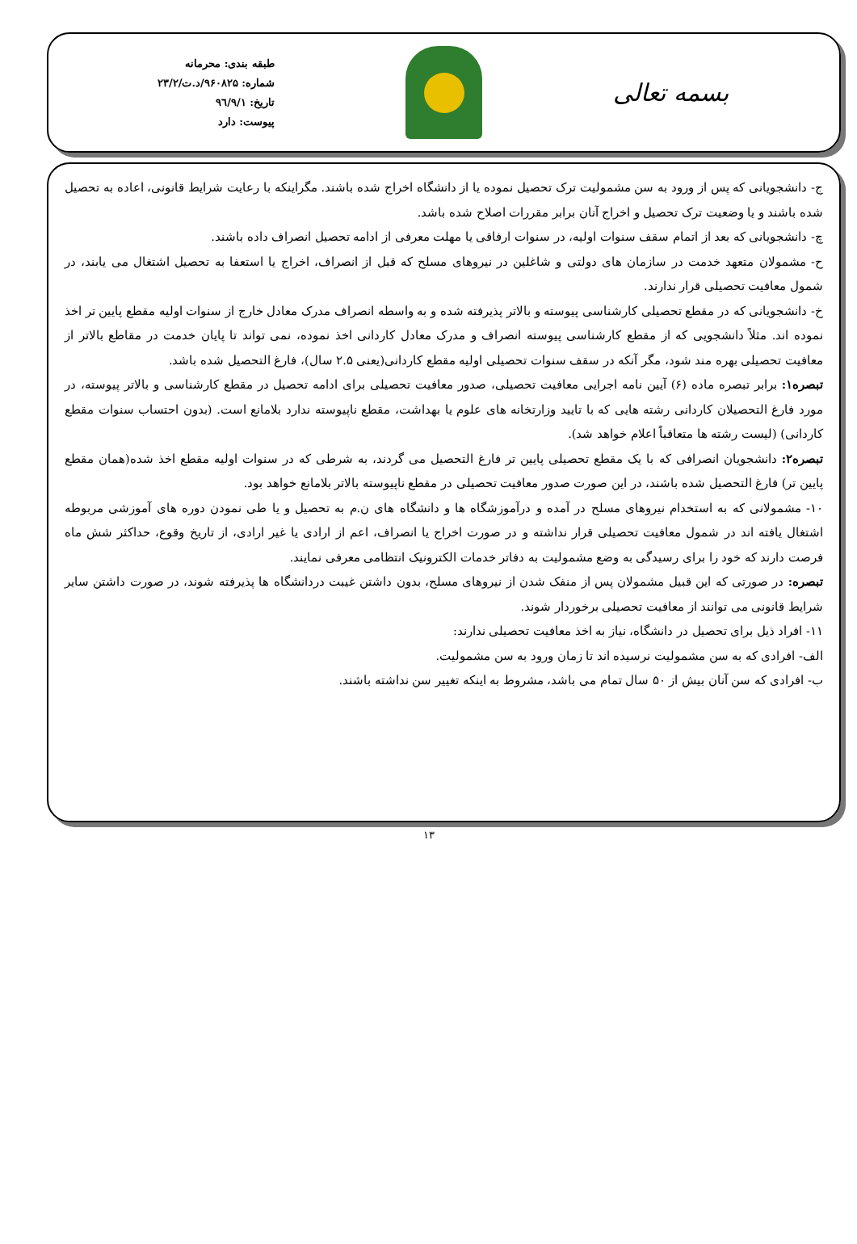بسمه تعالی
طبقه بندی: محرمانه
شماره: ۹۶۰۸۲۵/د.ت/۲۳/۲
تاریخ: ۹٦/۹/۱
پیوست: دارد
ج- دانشجویانی که پس از ورود به سن مشمولیت ترک تحصیل نموده یا از دانشگاه اخراج شده باشند. مگراینکه با رعایت شرایط قانونی، اعاده به تحصیل شده باشند و یا وضعیت ترک تحصیل و اخراج آنان برابر مقررات اصلاح شده باشد.
چ- دانشجویانی که بعد از اتمام سقف سنوات اولیه، در سنوات ارفاقی یا مهلت معرفی از ادامه تحصیل انصراف داده باشند.
ح- مشمولان متعهد خدمت در سازمان های دولتی و شاغلین در نیروهای مسلح که قبل از انصراف، اخراج یا استعفا به تحصیل اشتغال می یابند، در شمول معافیت تحصیلی قرار ندارند.
خ- دانشجویانی که در مقطع تحصیلی کارشناسی پیوسته و بالاتر پذیرفته شده و به واسطه انصراف مدرک معادل خارج از سنوات اولیه مقطع پایین تر اخذ نموده اند. مثلاً دانشجویی که از مقطع کارشناسی پیوسته انصراف و مدرک معادل کاردانی اخذ نموده، نمی تواند تا پایان خدمت در مقاطع بالاتر از معافیت تحصیلی بهره مند شود، مگر آنکه در سقف سنوات تحصیلی اولیه مقطع کاردانی(یعنی ۲.۵ سال)، فارغ التحصیل شده باشد.
تبصره۱: برابر تبصره ماده (۶) آیین نامه اجرایی معافیت تحصیلی، صدور معافیت تحصیلی برای ادامه تحصیل در مقطع کارشناسی و بالاتر پیوسته، در مورد فارغ التحصیلان کاردانی رشته هایی که با تایید وزارتخانه های علوم یا بهداشت، مقطع ناپیوسته ندارد بلامانع است. (بدون احتساب سنوات مقطع کاردانی) (لیست رشته ها متعاقباً اعلام خواهد شد).
تبصره۲: دانشجویان انصرافی که با یک مقطع تحصیلی پایین تر فارغ التحصیل می گردند، به شرطی که در سنوات اولیه مقطع اخذ شده(همان مقطع پایین تر) فارغ التحصیل شده باشند، در این صورت صدور معافیت تحصیلی در مقطع ناپیوسته بالاتر بلامانع خواهد بود.
۱۰- مشمولانی که به استخدام نیروهای مسلح در آمده و درآموزشگاه ها و دانشگاه های ن.م به تحصیل و یا طی نمودن دوره های آموزشی مربوطه اشتغال یافته اند در شمول معافیت تحصیلی قرار نداشته و در صورت اخراج یا انصراف، اعم از ارادی یا غیر ارادی، از تاریخ وقوع، حداکثر شش ماه فرصت دارند که خود را برای رسیدگی به وضع مشمولیت به دفاتر خدمات الکترونیک انتظامی معرفی نمایند.
تبصره: در صورتی که این قبیل مشمولان پس از منفک شدن از نیروهای مسلح، بدون داشتن غیبت دردانشگاه ها پذیرفته شوند، در صورت داشتن سایر شرایط قانونی می توانند از معافیت تحصیلی برخوردار شوند.
۱۱- افراد ذیل برای تحصیل در دانشگاه، نیاز به اخذ معافیت تحصیلی ندارند:
الف- افرادی که به سن مشمولیت نرسیده اند تا زمان ورود به سن مشمولیت.
ب- افرادی که سن آنان بیش از ۵۰ سال تمام می باشد، مشروط به اینکه تغییر سن نداشته باشند.
۱۳